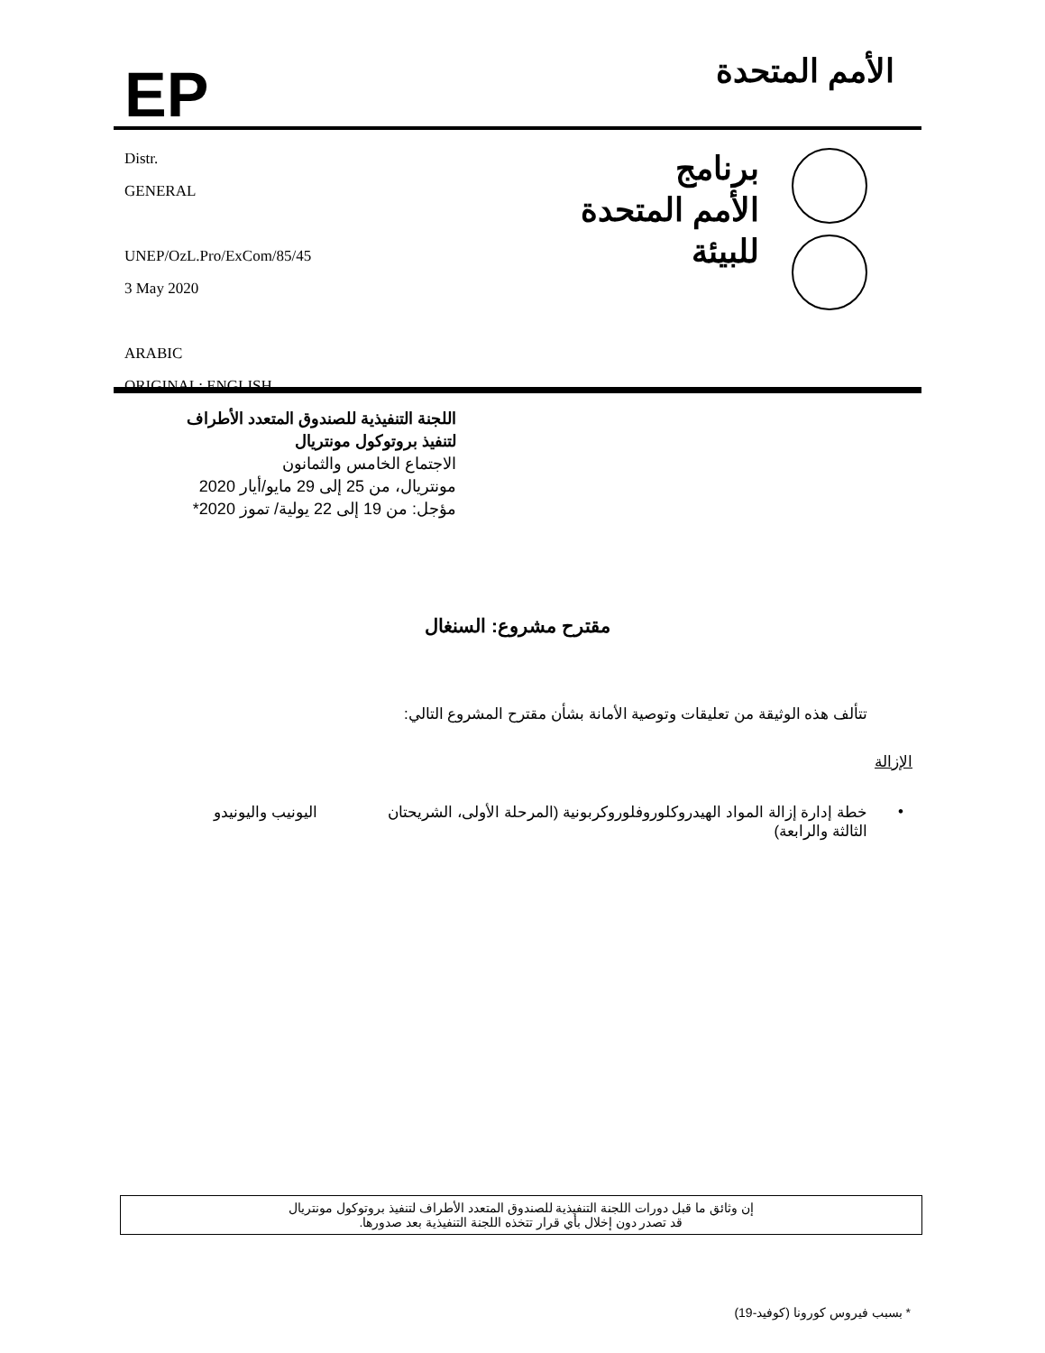EP
الأمم المتحدة
Distr.
GENERAL
UNEP/OzL.Pro/ExCom/85/45
3 May 2020
ARABIC
ORIGINAL: ENGLISH
برنامج
الأمم المتحدة
للبيئة
اللجنة التنفيذية للصندوق المتعدد الأطراف
لتنفيذ بروتوكول مونتريال
الاجتماع الخامس والثمانون
مونتريال، من 25 إلى 29 مايو/أيار 2020
مؤجل: من 19 إلى 22 يولية/ تموز 2020*
مقترح مشروع: السنغال
تتألف هذه الوثيقة من تعليقات وتوصية الأمانة بشأن مقترح المشروع التالي:
الإزالة
• خطة إدارة إزالة المواد الهيدروكلوروفلوروكربونية (المرحلة الأولى، الشريحتان الثالثة والرابعة)
اليونيب واليونيدو
* بسبب فيروس كورونا (كوفيد-19)
إن وثائق ما قبل دورات اللجنة التنفيذية للصندوق المتعدد الأطراف لتنفيذ بروتوكول مونتريال
قد تصدر دون إخلال بأي قرار تتخذه اللجنة التنفيذية بعد صدورها.